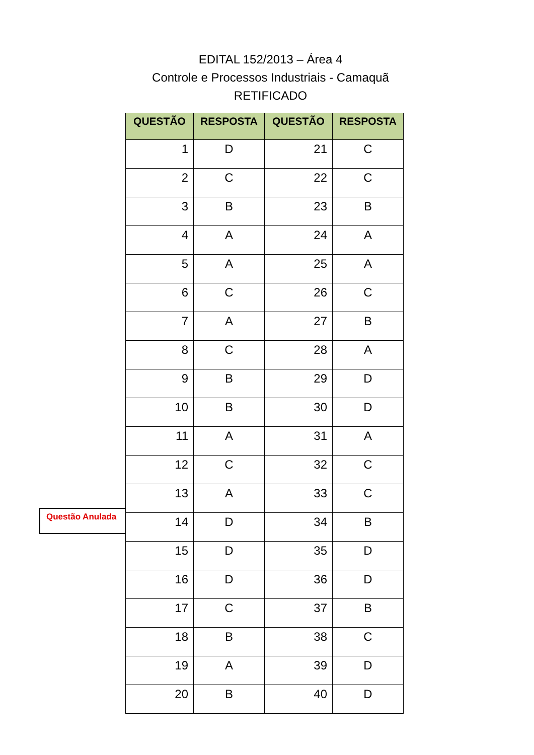EDITAL 152/2013 – Área 4
Controle e Processos Industriais - Camaquã
RETIFICADO
Questão Anulada
| QUESTÃO | RESPOSTA | QUESTÃO | RESPOSTA |
| --- | --- | --- | --- |
| 1 | D | 21 | C |
| 2 | C | 22 | C |
| 3 | B | 23 | B |
| 4 | A | 24 | A |
| 5 | A | 25 | A |
| 6 | C | 26 | C |
| 7 | A | 27 | B |
| 8 | C | 28 | A |
| 9 | B | 29 | D |
| 10 | B | 30 | D |
| 11 | A | 31 | A |
| 12 | C | 32 | C |
| 13 | A | 33 | C |
| 14 | D | 34 | B |
| 15 | D | 35 | D |
| 16 | D | 36 | D |
| 17 | C | 37 | B |
| 18 | B | 38 | C |
| 19 | A | 39 | D |
| 20 | B | 40 | D |